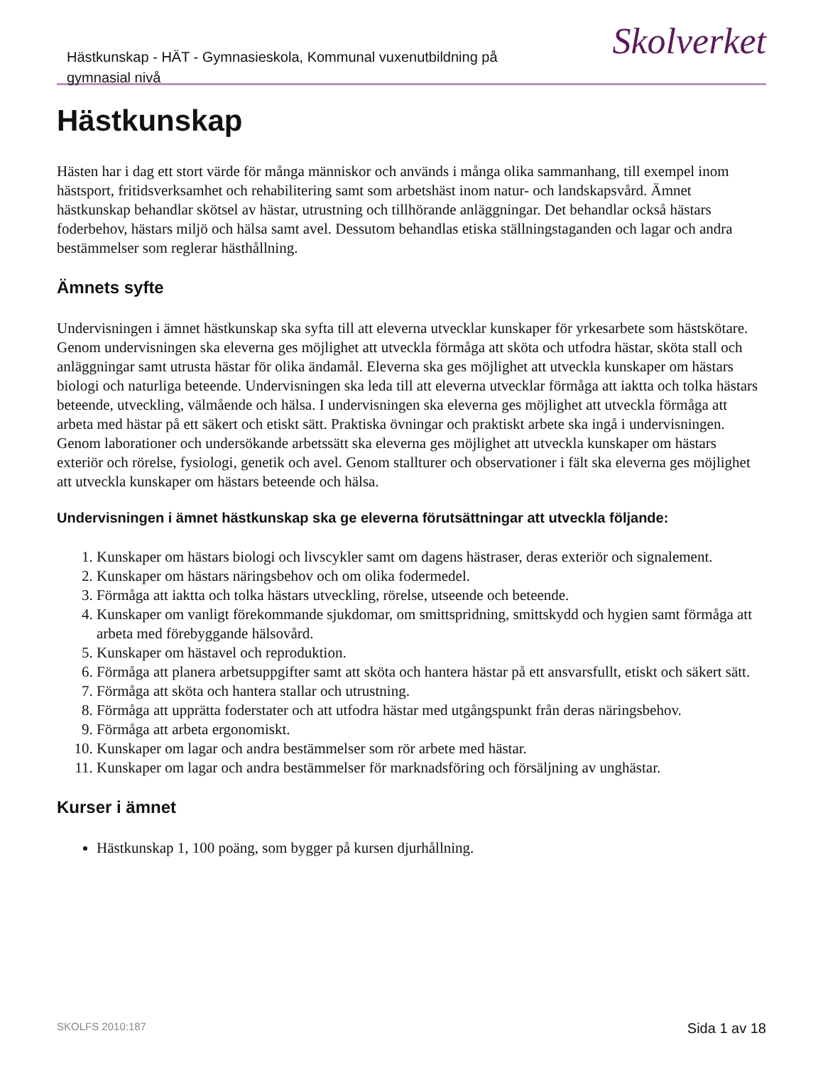Hästkunskap - HÄT - Gymnasieskola, Kommunal vuxenutbildning på gymnasial nivå
Skolverket
Hästkunskap
Hästen har i dag ett stort värde för många människor och används i många olika sammanhang, till exempel inom hästsport, fritidsverksamhet och rehabilitering samt som arbetshäst inom natur- och landskapsvård. Ämnet hästkunskap behandlar skötsel av hästar, utrustning och tillhörande anläggningar. Det behandlar också hästars foderbehov, hästars miljö och hälsa samt avel. Dessutom behandlas etiska ställningstaganden och lagar och andra bestämmelser som reglerar hästhållning.
Ämnets syfte
Undervisningen i ämnet hästkunskap ska syfta till att eleverna utvecklar kunskaper för yrkesarbete som hästskötare. Genom undervisningen ska eleverna ges möjlighet att utveckla förmåga att sköta och utfodra hästar, sköta stall och anläggningar samt utrusta hästar för olika ändamål. Eleverna ska ges möjlighet att utveckla kunskaper om hästars biologi och naturliga beteende. Undervisningen ska leda till att eleverna utvecklar förmåga att iaktta och tolka hästars beteende, utveckling, välmående och hälsa. I undervisningen ska eleverna ges möjlighet att utveckla förmåga att arbeta med hästar på ett säkert och etiskt sätt. Praktiska övningar och praktiskt arbete ska ingå i undervisningen. Genom laborationer och undersökande arbetssätt ska eleverna ges möjlighet att utveckla kunskaper om hästars exteriör och rörelse, fysiologi, genetik och avel. Genom stallturer och observationer i fält ska eleverna ges möjlighet att utveckla kunskaper om hästars beteende och hälsa.
Undervisningen i ämnet hästkunskap ska ge eleverna förutsättningar att utveckla följande:
1. Kunskaper om hästars biologi och livscykler samt om dagens hästraser, deras exteriör och signalement.
2. Kunskaper om hästars näringsbehov och om olika fodermedel.
3. Förmåga att iaktta och tolka hästars utveckling, rörelse, utseende och beteende.
4. Kunskaper om vanligt förekommande sjukdomar, om smittspridning, smittskydd och hygien samt förmåga att arbeta med förebyggande hälsovård.
5. Kunskaper om hästavel och reproduktion.
6. Förmåga att planera arbetsuppgifter samt att sköta och hantera hästar på ett ansvarsfullt, etiskt och säkert sätt.
7. Förmåga att sköta och hantera stallar och utrustning.
8. Förmåga att upprätta foderstater och att utfodra hästar med utgångspunkt från deras näringsbehov.
9. Förmåga att arbeta ergonomiskt.
10. Kunskaper om lagar och andra bestämmelser som rör arbete med hästar.
11. Kunskaper om lagar och andra bestämmelser för marknadsföring och försäljning av unghästar.
Kurser i ämnet
Hästkunskap 1, 100 poäng, som bygger på kursen djurhållning.
SKOLFS 2010:187 Sida 1 av 18